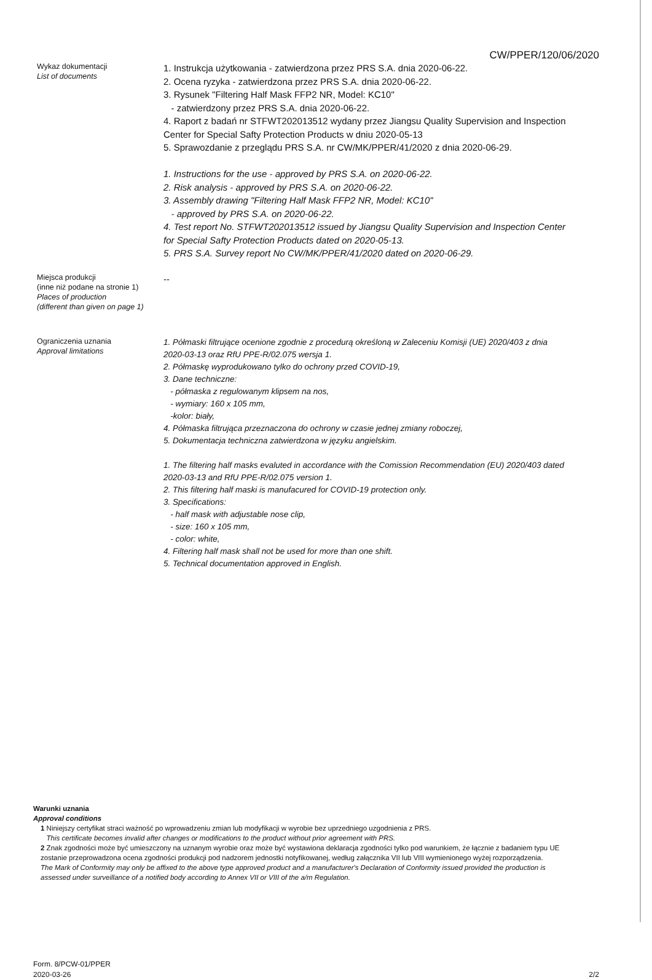CW/PPER/120/06/2020
Wykaz dokumentacji
List of documents
1. Instrukcja użytkowania - zatwierdzona przez PRS S.A. dnia 2020-06-22.
2. Ocena ryzyka - zatwierdzona przez PRS S.A. dnia 2020-06-22.
3. Rysunek "Filtering Half Mask FFP2 NR, Model: KC10"
- zatwierdzony przez PRS S.A. dnia 2020-06-22.
4. Raport z badań nr STFWT202013512 wydany przez Jiangsu Quality Supervision and Inspection Center for Special Safty Protection Products w dniu 2020-05-13
5. Sprawozdanie z przeglądu PRS S.A. nr CW/MK/PPER/41/2020 z dnia 2020-06-29.
1. Instructions for the use - approved by PRS S.A. on 2020-06-22.
2. Risk analysis - approved by PRS S.A. on 2020-06-22.
3. Assembly drawing "Filtering Half Mask FFP2 NR, Model: KC10"
- approved by PRS S.A. on 2020-06-22.
4. Test report No. STFWT202013512 issued by Jiangsu Quality Supervision and Inspection Center for Special Safty Protection Products dated on 2020-05-13.
5. PRS S.A. Survey report No CW/MK/PPER/41/2020 dated on 2020-06-29.
Miejsca produkcji
(inne niż podane na stronie 1)
Places of production
(different than given on page 1)
--
Ograniczenia uznania
Approval limitations
1. Półmaski filtrujące ocenione zgodnie z procedurą określoną w Zaleceniu Komisji (UE) 2020/403 z dnia 2020-03-13 oraz RfU PPE-R/02.075 wersja 1.
2. Półmaskę wyprodukowano tylko do ochrony przed COVID-19,
3. Dane techniczne:
- półmaska z regulowanym klipsem na nos,
- wymiary: 160 x 105 mm,
-kolor: biały,
4. Półmaska filtrująca przeznaczona do ochrony w czasie jednej zmiany roboczej,
5. Dokumentacja techniczna zatwierdzona w języku angielskim.
1. The filtering half masks evaluted in accordance with the Comission Recommendation (EU) 2020/403 dated 2020-03-13 and RfU PPE-R/02.075 version 1.
2. This filtering half maski is manufacured for COVID-19 protection only.
3. Specifications:
- half mask with adjustable nose clip,
- size: 160 x 105 mm,
- color: white,
4. Filtering half mask shall not be used for more than one shift.
5. Technical documentation approved in English.
Warunki uznania
Approval conditions
1 Niniejszy certyfikat straci ważność po wprowadzeniu zmian lub modyfikacji w wyrobie bez uprzedniego uzgodnienia z PRS.
This certificate becomes invalid after changes or modifications to the product without prior agreement with PRS.
2 Znak zgodności może być umieszczony na uznanym wyrobie oraz może być wystawiona deklaracja zgodności tylko pod warunkiem, że łącznie z badaniem typu UE zostanie przeprowadzona ocena zgodności produkcji pod nadzorem jednostki notyfikowanej, według załącznika VII lub VIII wymienionego wyżej rozporządzenia.
The Mark of Conformity may only be affixed to the above type approved product and a manufacturer's Declaration of Conformity issued provided the production is assessed under surveillance of a notified body according to Annex VII or VIII of the a/m Regulation.
Form. 8/PCW-01/PPER
2020-03-26
2/2